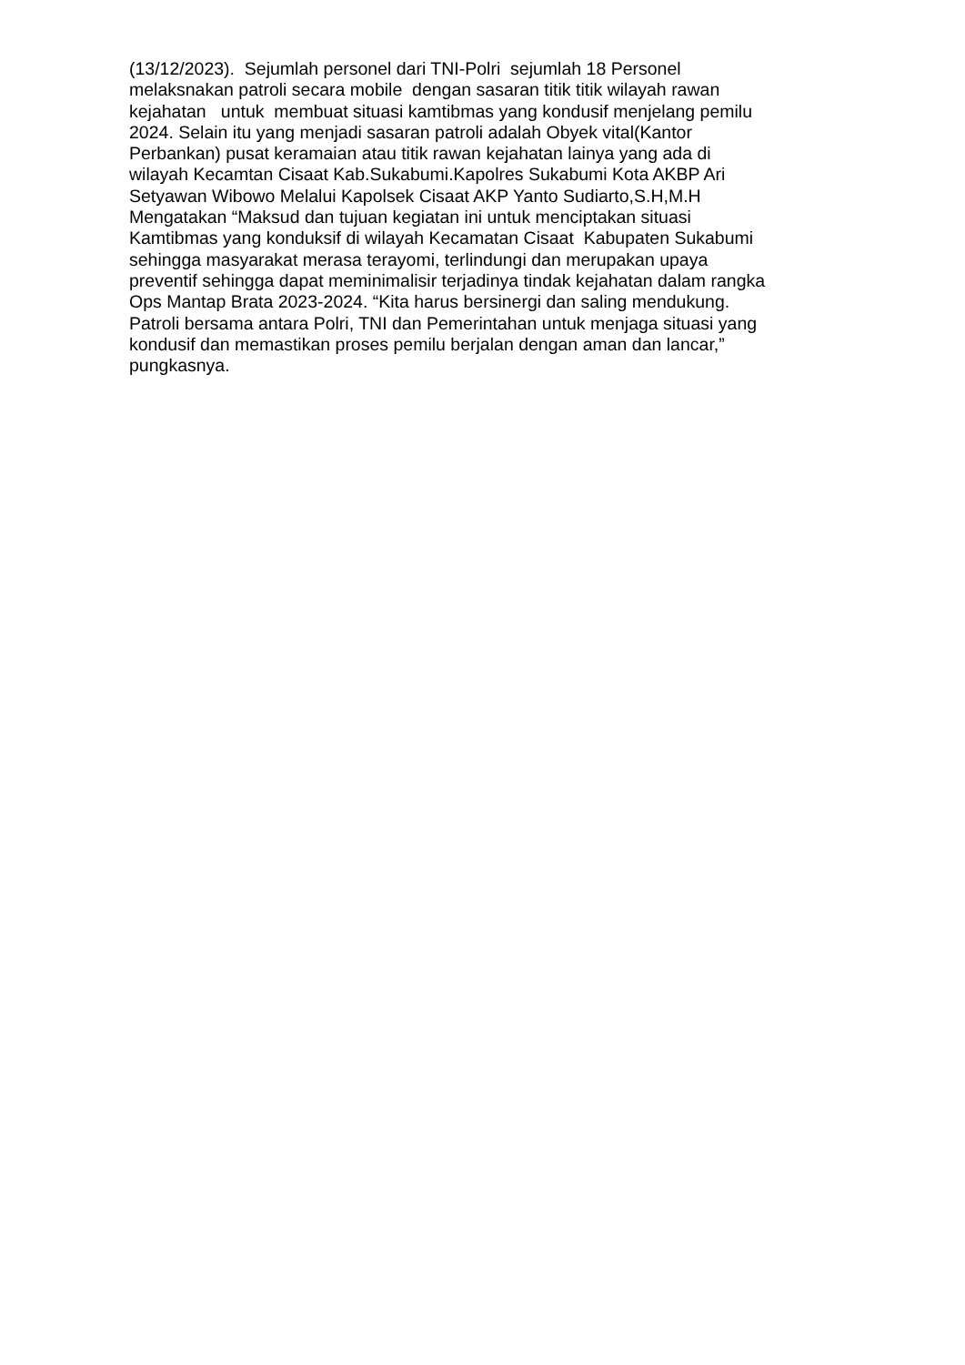(13/12/2023). Sejumlah personel dari TNI-Polri sejumlah 18 Personel
melaksnakan patroli secara mobile dengan sasaran titik titik wilayah rawan
kejahatan untuk membuat situasi kamtibmas yang kondusif menjelang pemilu
2024. Selain itu yang menjadi sasaran patroli adalah Obyek vital(Kantor
Perbankan) pusat keramaian atau titik rawan kejahatan lainya yang ada di
wilayah Kecamtan Cisaat Kab.Sukabumi.Kapolres Sukabumi Kota AKBP Ari
Setyawan Wibowo Melalui Kapolsek Cisaat AKP Yanto Sudiarto,S.H,M.H
Mengatakan “Maksud dan tujuan kegiatan ini untuk menciptakan situasi
Kamtibmas yang konduksif di wilayah Kecamatan Cisaat Kabupaten Sukabumi
sehingga masyarakat merasa terayomi, terlindungi dan merupakan upaya
preventif sehingga dapat meminimalisir terjadinya tindak kejahatan dalam rangka
Ops Mantap Brata 2023-2024. “Kita harus bersinergi dan saling mendukung.
Patroli bersama antara Polri, TNI dan Pemerintahan untuk menjaga situasi yang
kondusif dan memastikan proses pemilu berjalan dengan aman dan lancar,”
pungkasnya.